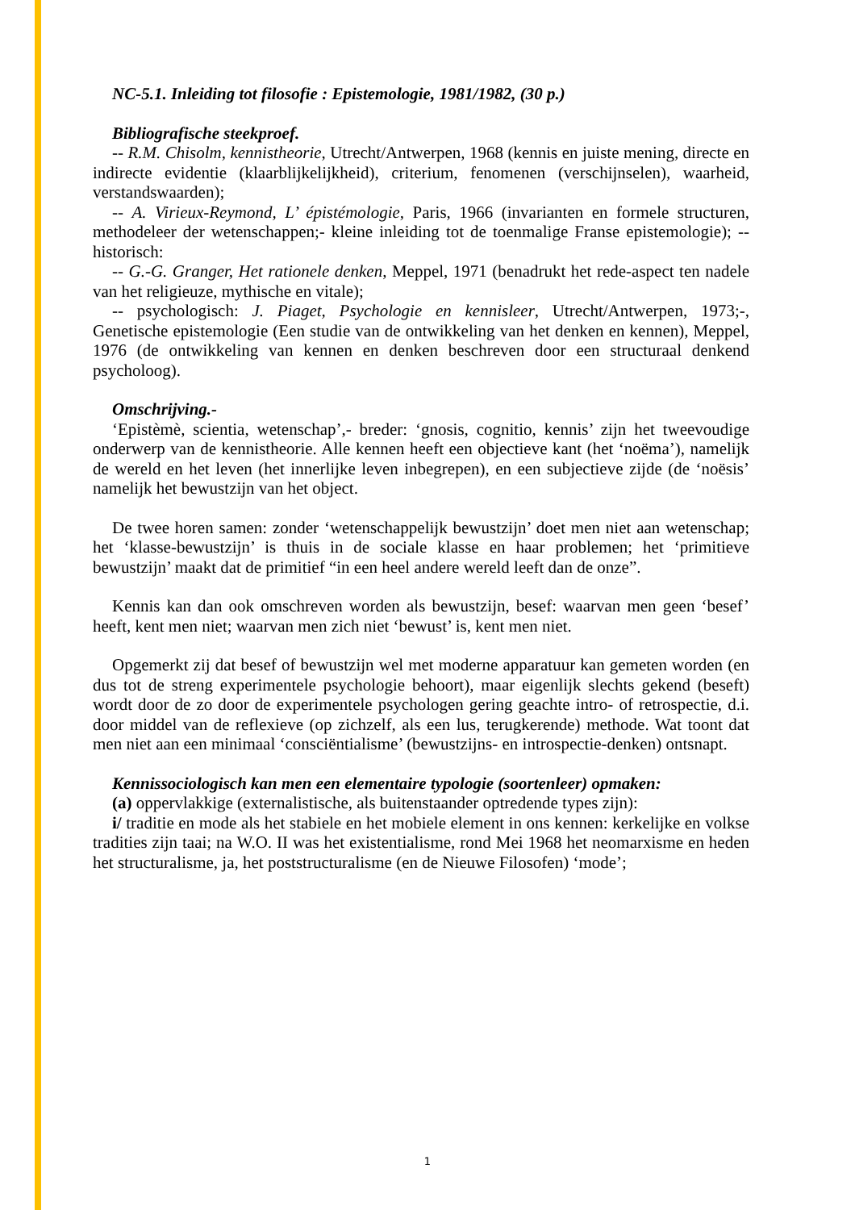NC-5.1. Inleiding tot filosofie : Epistemologie, 1981/1982, (30 p.)
Bibliografische steekproef.
-- R.M. Chisolm, kennistheorie, Utrecht/Antwerpen, 1968 (kennis en juiste mening, directe en indirecte evidentie (klaarblijkelijkheid), criterium, fenomenen (verschijnselen), waarheid, verstandswaarden);
-- A. Virieux-Reymond, L’ épistémologie, Paris, 1966 (invarianten en formele structuren, methodeleer der wetenschappen;- kleine inleiding tot de toenmalige Franse epistemologie); -- historisch:
-- G.-G. Granger, Het rationele denken, Meppel, 1971 (benadrukt het rede-aspect ten nadele van het religieuze, mythische en vitale);
-- psychologisch: J. Piaget, Psychologie en kennisleer, Utrecht/Antwerpen, 1973;-, Genetische epistemologie (Een studie van de ontwikkeling van het denken en kennen), Meppel, 1976 (de ontwikkeling van kennen en denken beschreven door een structuraal denkend psycholoog).
Omschrijving.-
‘Epistèmè, scientia, wetenschap’,- breder: ‘gnosis, cognitio, kennis’ zijn het tweevoudige onderwerp van de kennistheorie. Alle kennen heeft een objectieve kant (het ‘noëma’), namelijk de wereld en het leven (het innerlijke leven inbegrepen), en een subjectieve zijde (de ‘noësis’ namelijk het bewustzijn van het object.
De twee horen samen: zonder ‘wetenschappelijk bewustzijn’ doet men niet aan wetenschap; het ‘klasse-bewustzijn’ is thuis in de sociale klasse en haar problemen; het ‘primitieve bewustzijn’ maakt dat de primitief “in een heel andere wereld leeft dan de onze”.
Kennis kan dan ook omschreven worden als bewustzijn, besef: waarvan men geen ‘besef’ heeft, kent men niet; waarvan men zich niet ‘bewust’ is, kent men niet.
Opgemerkt zij dat besef of bewustzijn wel met moderne apparatuur kan gemeten worden (en dus tot de streng experimentele psychologie behoort), maar eigenlijk slechts gekend (beseft) wordt door de zo door de experimentele psychologen gering geachte intro- of retrospectie, d.i. door middel van de reflexieve (op zichzelf, als een lus, terugkerende) methode. Wat toont dat men niet aan een minimaal ‘consciëntialisme’ (bewustzijns- en introspectie-denken) ontsnapt.
Kennissociologisch kan men een elementaire typologie (soortenleer) opmaken:
(a) oppervlakkige (externalistische, als buitenstaander optredende types zijn):
i/ traditie en mode als het stabiele en het mobiele element in ons kennen: kerkelijke en volkse tradities zijn taai; na W.O. II was het existentialisme, rond Mei 1968 het neomarxisme en heden het structuralisme, ja, het poststructuralisme (en de Nieuwe Filosofen) ‘mode’;
1